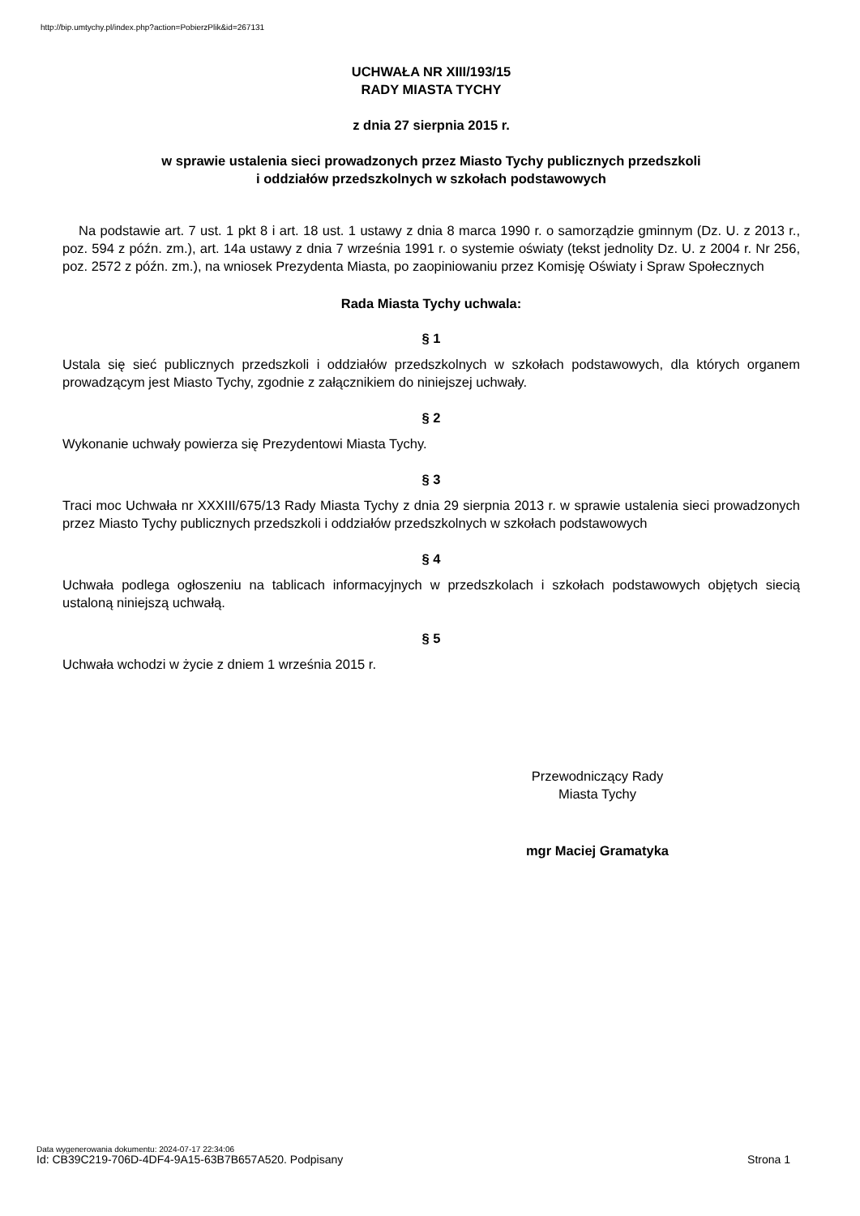http://bip.umtychy.pl/index.php?action=PobierzPlik&id=267131
UCHWAŁA NR XIII/193/15
RADY MIASTA TYCHY
z dnia 27 sierpnia 2015 r.
w sprawie ustalenia sieci prowadzonych przez Miasto Tychy publicznych przedszkoli
i oddziałów przedszkolnych w szkołach podstawowych
Na podstawie art. 7 ust. 1 pkt 8 i art. 18 ust. 1 ustawy z dnia 8 marca 1990 r. o samorządzie gminnym (Dz. U. z 2013 r., poz. 594 z późn. zm.), art. 14a ustawy z dnia 7 września 1991 r. o systemie oświaty (tekst jednolity Dz. U. z 2004 r. Nr 256, poz. 2572 z późn. zm.), na wniosek Prezydenta Miasta, po zaopiniowaniu przez Komisję Oświaty i Spraw Społecznych
Rada Miasta Tychy uchwala:
§ 1
Ustala się sieć publicznych przedszkoli i oddziałów przedszkolnych w szkołach podstawowych, dla których organem prowadzącym jest Miasto Tychy, zgodnie z załącznikiem do niniejszej uchwały.
§ 2
Wykonanie uchwały powierza się Prezydentowi Miasta Tychy.
§ 3
Traci moc Uchwała nr XXXIII/675/13 Rady Miasta Tychy z dnia 29 sierpnia 2013 r. w sprawie ustalenia sieci prowadzonych przez Miasto Tychy publicznych przedszkoli i oddziałów przedszkolnych w szkołach podstawowych
§ 4
Uchwała podlega ogłoszeniu na tablicach informacyjnych w przedszkolach i szkołach podstawowych objętych siecią ustaloną niniejszą uchwałą.
§ 5
Uchwała wchodzi w życie z dniem 1 września 2015 r.
Przewodniczący Rady
Miasta Tychy
mgr Maciej Gramatyka
Data wygenerowania dokumentu: 2024-07-17 22:34:06
Id: CB39C219-706D-4DF4-9A15-63B7B657A520. Podpisany Strona 1